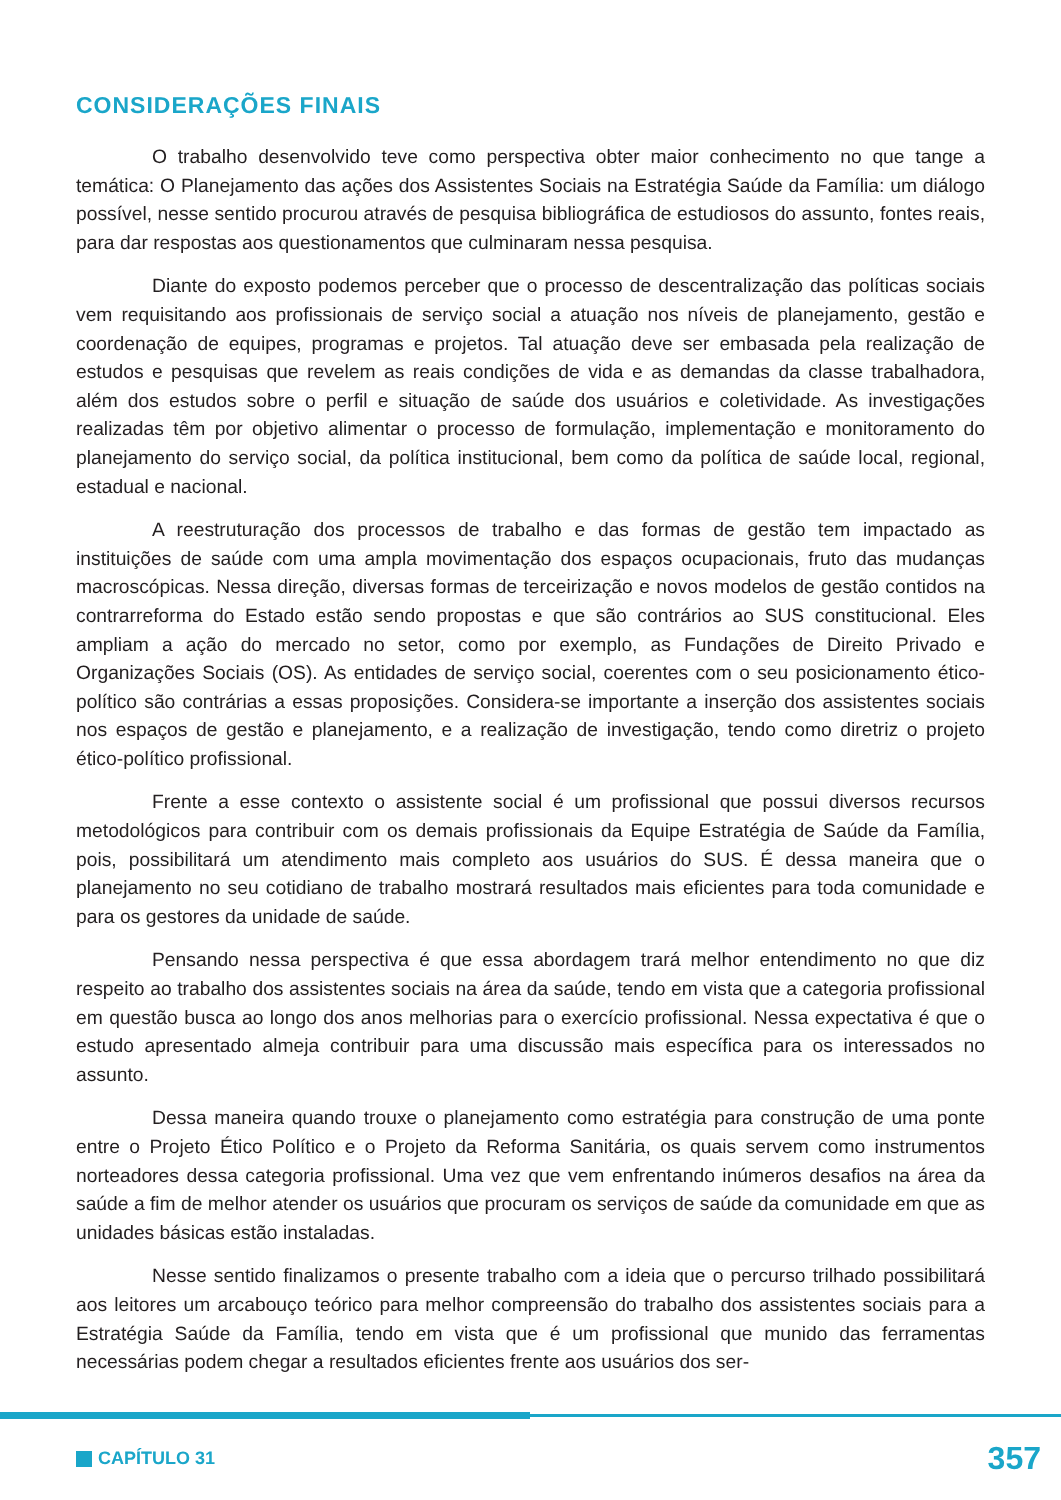CONSIDERAÇÕES FINAIS
O trabalho desenvolvido teve como perspectiva obter maior conhecimento no que tange a temática: O Planejamento das ações dos Assistentes Sociais na Estratégia Saúde da Família: um diálogo possível, nesse sentido procurou através de pesquisa bibliográfica de estudiosos do assunto, fontes reais, para dar respostas aos questionamentos que culminaram nessa pesquisa.
Diante do exposto podemos perceber que o processo de descentralização das políticas sociais vem requisitando aos profissionais de serviço social a atuação nos níveis de planejamento, gestão e coordenação de equipes, programas e projetos. Tal atuação deve ser embasada pela realização de estudos e pesquisas que revelem as reais condições de vida e as demandas da classe trabalhadora, além dos estudos sobre o perfil e situação de saúde dos usuários e coletividade. As investigações realizadas têm por objetivo alimentar o processo de formulação, implementação e monitoramento do planejamento do serviço social, da política institucional, bem como da política de saúde local, regional, estadual e nacional.
A reestruturação dos processos de trabalho e das formas de gestão tem impactado as instituições de saúde com uma ampla movimentação dos espaços ocupacionais, fruto das mudanças macroscópicas. Nessa direção, diversas formas de terceirização e novos modelos de gestão contidos na contrarreforma do Estado estão sendo propostas e que são contrários ao SUS constitucional. Eles ampliam a ação do mercado no setor, como por exemplo, as Fundações de Direito Privado e Organizações Sociais (OS). As entidades de serviço social, coerentes com o seu posicionamento ético-político são contrárias a essas proposições. Considera-se importante a inserção dos assistentes sociais nos espaços de gestão e planejamento, e a realização de investigação, tendo como diretriz o projeto ético-político profissional.
Frente a esse contexto o assistente social é um profissional que possui diversos recursos metodológicos para contribuir com os demais profissionais da Equipe Estratégia de Saúde da Família, pois, possibilitará um atendimento mais completo aos usuários do SUS. É dessa maneira que o planejamento no seu cotidiano de trabalho mostrará resultados mais eficientes para toda comunidade e para os gestores da unidade de saúde.
Pensando nessa perspectiva é que essa abordagem trará melhor entendimento no que diz respeito ao trabalho dos assistentes sociais na área da saúde, tendo em vista que a categoria profissional em questão busca ao longo dos anos melhorias para o exercício profissional. Nessa expectativa é que o estudo apresentado almeja contribuir para uma discussão mais específica para os interessados no assunto.
Dessa maneira quando trouxe o planejamento como estratégia para construção de uma ponte entre o Projeto Ético Político e o Projeto da Reforma Sanitária, os quais servem como instrumentos norteadores dessa categoria profissional. Uma vez que vem enfrentando inúmeros desafios na área da saúde a fim de melhor atender os usuários que procuram os serviços de saúde da comunidade em que as unidades básicas estão instaladas.
Nesse sentido finalizamos o presente trabalho com a ideia que o percurso trilhado possibilitará aos leitores um arcabouço teórico para melhor compreensão do trabalho dos assistentes sociais para a Estratégia Saúde da Família, tendo em vista que é um profissional que munido das ferramentas necessárias podem chegar a resultados eficientes frente aos usuários dos ser-
CAPÍTULO 31 357